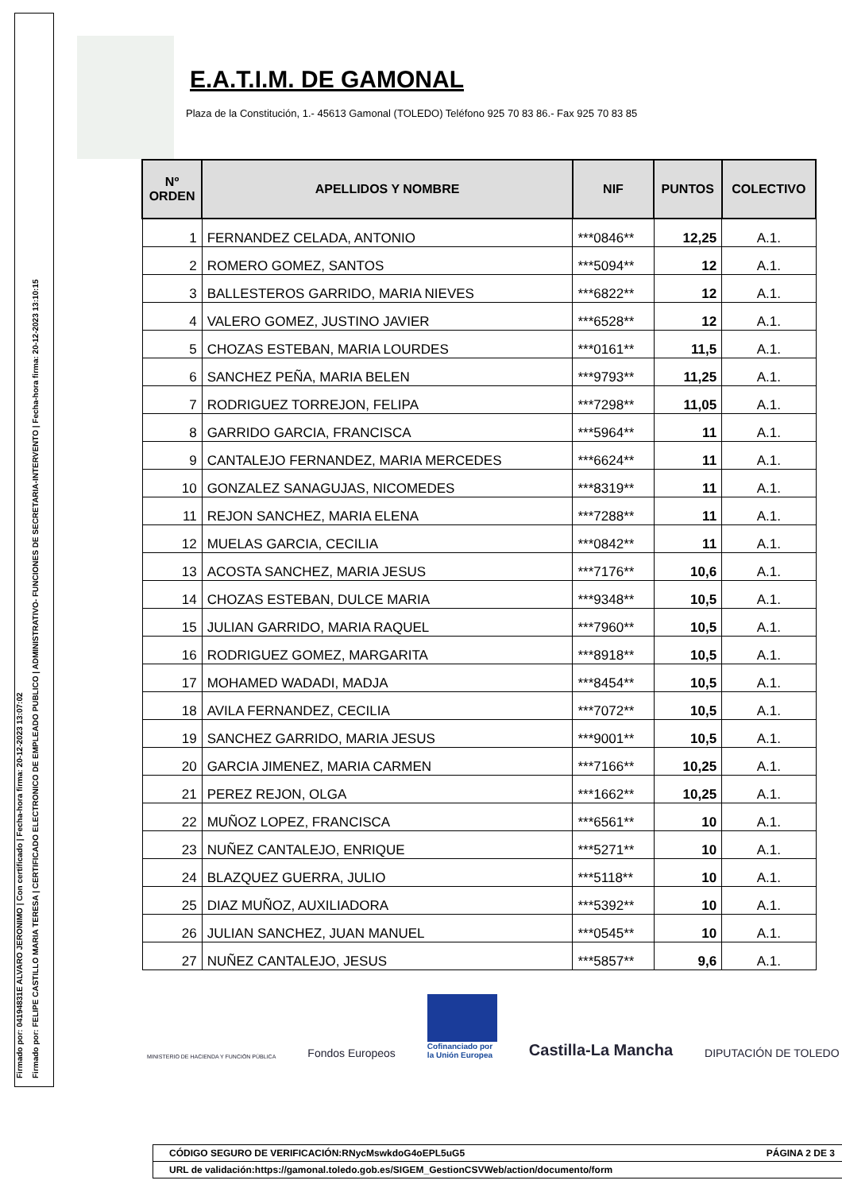Firmado por: 04194831E ALVARO JERONIMO | Con certificado | Fecha-hora firma: 20-12-2023 13:07:02
Firmado por: FELIPE CASTILLO MARIA TERESA | CERTIFICADO ELECTRONICO DE EMPLEADO PUBLICO | ADMINISTRATIVO- FUNCIONES DE SECRETARIA-INTERVENTO | Fecha-hora firma: 20-12-2023 13:10:15
E.A.T.I.M. DE GAMONAL
Plaza de la Constitución, 1.- 45613 Gamonal (TOLEDO) Teléfono 925 70 83 86.- Fax 925 70 83 85
| Nº ORDEN | APELLIDOS Y NOMBRE | NIF | PUNTOS | COLECTIVO |
| --- | --- | --- | --- | --- |
| 1 | FERNANDEZ CELADA, ANTONIO | ***0846** | 12,25 | A.1. |
| 2 | ROMERO GOMEZ, SANTOS | ***5094** | 12 | A.1. |
| 3 | BALLESTEROS GARRIDO, MARIA NIEVES | ***6822** | 12 | A.1. |
| 4 | VALERO GOMEZ, JUSTINO JAVIER | ***6528** | 12 | A.1. |
| 5 | CHOZAS ESTEBAN, MARIA LOURDES | ***0161** | 11,5 | A.1. |
| 6 | SANCHEZ PEÑA, MARIA BELEN | ***9793** | 11,25 | A.1. |
| 7 | RODRIGUEZ TORREJON, FELIPA | ***7298** | 11,05 | A.1. |
| 8 | GARRIDO GARCIA, FRANCISCA | ***5964** | 11 | A.1. |
| 9 | CANTALEJO FERNANDEZ, MARIA MERCEDES | ***6624** | 11 | A.1. |
| 10 | GONZALEZ SANAGUJAS, NICOMEDES | ***8319** | 11 | A.1. |
| 11 | REJON SANCHEZ, MARIA ELENA | ***7288** | 11 | A.1. |
| 12 | MUELAS GARCIA, CECILIA | ***0842** | 11 | A.1. |
| 13 | ACOSTA SANCHEZ, MARIA JESUS | ***7176** | 10,6 | A.1. |
| 14 | CHOZAS ESTEBAN, DULCE MARIA | ***9348** | 10,5 | A.1. |
| 15 | JULIAN GARRIDO, MARIA RAQUEL | ***7960** | 10,5 | A.1. |
| 16 | RODRIGUEZ GOMEZ, MARGARITA | ***8918** | 10,5 | A.1. |
| 17 | MOHAMED WADADI, MADJA | ***8454** | 10,5 | A.1. |
| 18 | AVILA FERNANDEZ, CECILIA | ***7072** | 10,5 | A.1. |
| 19 | SANCHEZ GARRIDO, MARIA JESUS | ***9001** | 10,5 | A.1. |
| 20 | GARCIA JIMENEZ, MARIA CARMEN | ***7166** | 10,25 | A.1. |
| 21 | PEREZ REJON, OLGA | ***1662** | 10,25 | A.1. |
| 22 | MUÑOZ LOPEZ, FRANCISCA | ***6561** | 10 | A.1. |
| 23 | NUÑEZ CANTALEJO, ENRIQUE | ***5271** | 10 | A.1. |
| 24 | BLAZQUEZ GUERRA, JULIO | ***5118** | 10 | A.1. |
| 25 | DIAZ MUÑOZ, AUXILIADORA | ***5392** | 10 | A.1. |
| 26 | JULIAN SANCHEZ, JUAN MANUEL | ***0545** | 10 | A.1. |
| 27 | NUÑEZ CANTALEJO, JESUS | ***5857** | 9,6 | A.1. |
MINISTERIO DE HACIENDA Y FUNCIÓN PÚBLICA Fondos Europeos Cofinanciado por
la Unión Europea Castilla-La Mancha DIPUTACIÓN DE TOLEDO
CÓDIGO SEGURO DE VERIFICACIÓN:RNycMswkdoG4oEPL5uG5 PÁGINA 2 DE 3
URL de validación:https://gamonal.toledo.gob.es/SIGEM_GestionCSVWeb/action/documento/form